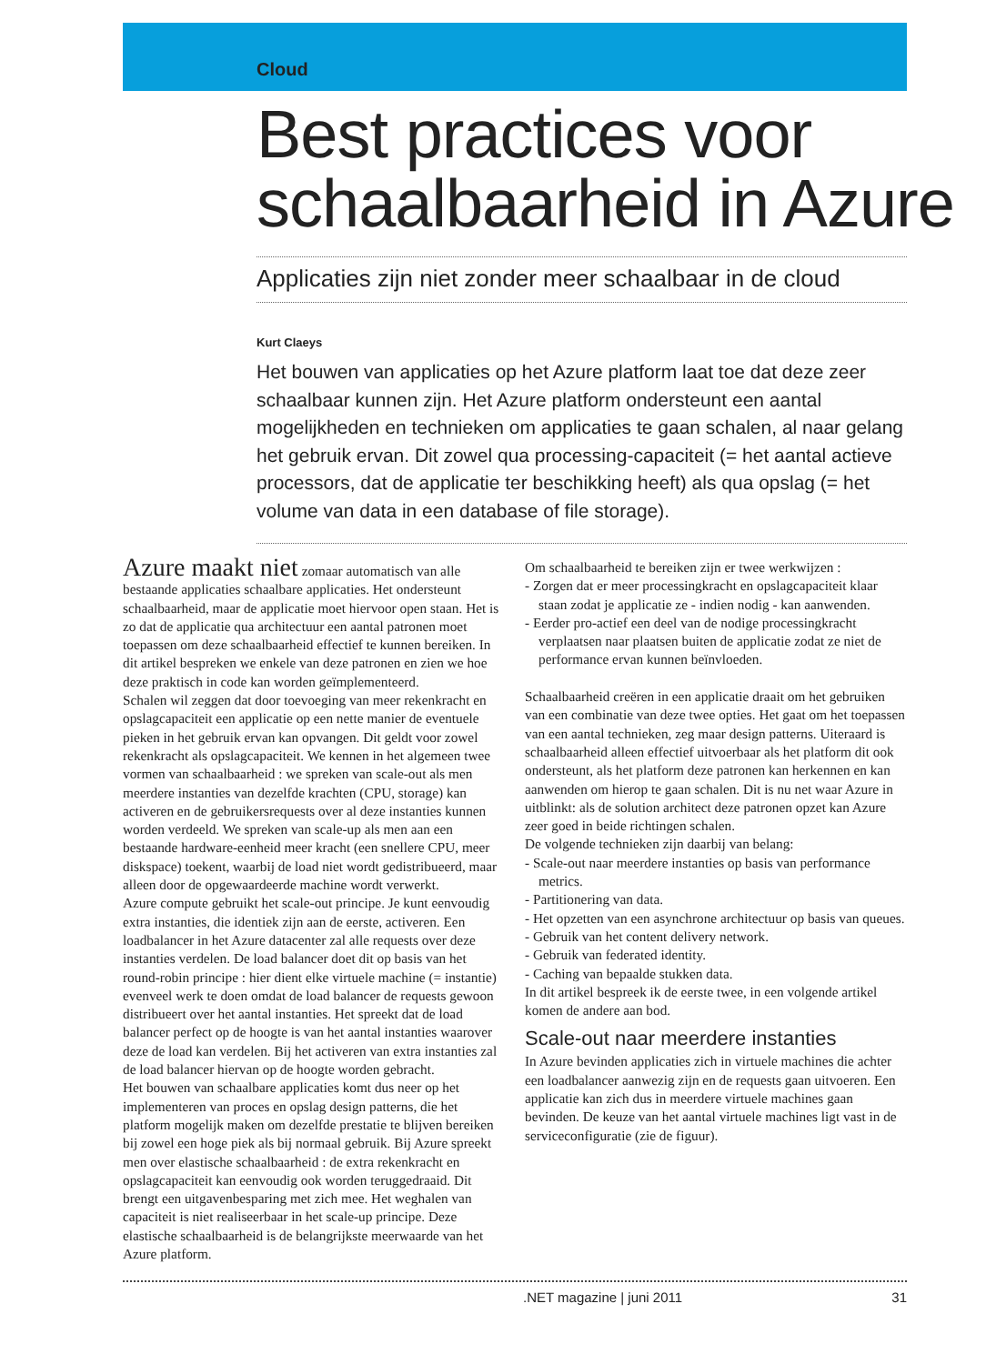Cloud
Best practices voor schaalbaarheid in Azure
Applicaties zijn niet zonder meer schaalbaar in de cloud
Kurt Claeys
Het bouwen van applicaties op het Azure platform laat toe dat deze zeer schaalbaar kunnen zijn. Het Azure platform ondersteunt een aantal mogelijkheden en technieken om applicaties te gaan schalen, al naar gelang het gebruik ervan. Dit zowel qua processing-capaciteit (= het aantal actieve processors, dat de applicatie ter beschikking heeft) als qua opslag (= het volume van data in een database of file storage).
Azure maakt niet zomaar automatisch van alle bestaande applicaties schaalbare applicaties. Het ondersteunt schaalbaarheid, maar de applicatie moet hiervoor open staan. Het is zo dat de applicatie qua architectuur een aantal patronen moet toepassen om deze schaalbaarheid effectief te kunnen bereiken. In dit artikel bespreken we enkele van deze patronen en zien we hoe deze praktisch in code kan worden geïmplementeerd.
Schalen wil zeggen dat door toevoeging van meer rekenkracht en opslagcapaciteit een applicatie op een nette manier de eventuele pieken in het gebruik ervan kan opvangen. Dit geldt voor zowel rekenkracht als opslagcapaciteit. We kennen in het algemeen twee vormen van schaalbaarheid : we spreken van scale-out als men meerdere instanties van dezelfde krachten (CPU, storage) kan activeren en de gebruikersrequests over al deze instanties kunnen worden verdeeld. We spreken van scale-up als men aan een bestaande hardware-eenheid meer kracht (een snellere CPU, meer diskspace) toekent, waarbij de load niet wordt gedistribueerd, maar alleen door de opgewaardeerde machine wordt verwerkt.
Azure compute gebruikt het scale-out principe. Je kunt eenvoudig extra instanties, die identiek zijn aan de eerste, activeren. Een loadbalancer in het Azure datacenter zal alle requests over deze instanties verdelen. De load balancer doet dit op basis van het round-robin principe : hier dient elke virtuele machine (= instantie) evenveel werk te doen omdat de load balancer de requests gewoon distribueert over het aantal instanties. Het spreekt dat de load balancer perfect op de hoogte is van het aantal instanties waarover deze de load kan verdelen. Bij het activeren van extra instanties zal de load balancer hiervan op de hoogte worden gebracht.
Het bouwen van schaalbare applicaties komt dus neer op het implementeren van proces en opslag design patterns, die het platform mogelijk maken om dezelfde prestatie te blijven bereiken bij zowel een hoge piek als bij normaal gebruik. Bij Azure spreekt men over elastische schaalbaarheid : de extra rekenkracht en opslagcapaciteit kan eenvoudig ook worden teruggedraaid. Dit brengt een uitgavenbesparing met zich mee. Het weghalen van capaciteit is niet realiseerbaar in het scale-up principe. Deze elastische schaalbaarheid is de belangrijkste meerwaarde van het Azure platform.
Om schaalbaarheid te bereiken zijn er twee werkwijzen :
- Zorgen dat er meer processingkracht en opslagcapaciteit klaar staan zodat je applicatie ze - indien nodig - kan aanwenden.
- Eerder pro-actief een deel van de nodige processingkracht verplaatsen naar plaatsen buiten de applicatie zodat ze niet de performance ervan kunnen beïnvloeden.
Schaalbaarheid creëren in een applicatie draait om het gebruiken van een combinatie van deze twee opties. Het gaat om het toepassen van een aantal technieken, zeg maar design patterns. Uiteraard is schaalbaarheid alleen effectief uitvoerbaar als het platform dit ook ondersteunt, als het platform deze patronen kan herkennen en kan aanwenden om hierop te gaan schalen. Dit is nu net waar Azure in uitblinkt: als de solution architect deze patronen opzet kan Azure zeer goed in beide richtingen schalen.
De volgende technieken zijn daarbij van belang:
- Scale-out naar meerdere instanties op basis van performance metrics.
- Partitionering van data.
- Het opzetten van een asynchrone architectuur op basis van queues.
- Gebruik van het content delivery network.
- Gebruik van federated identity.
- Caching van bepaalde stukken data.
In dit artikel bespreek ik de eerste twee, in een volgende artikel komen de andere aan bod.
Scale-out naar meerdere instanties
In Azure bevinden applicaties zich in virtuele machines die achter een loadbalancer aanwezig zijn en de requests gaan uitvoeren. Een applicatie kan zich dus in meerdere virtuele machines gaan bevinden. De keuze van het aantal virtuele machines ligt vast in de serviceconfiguratie (zie de figuur).
.NET magazine | juni 2011 31